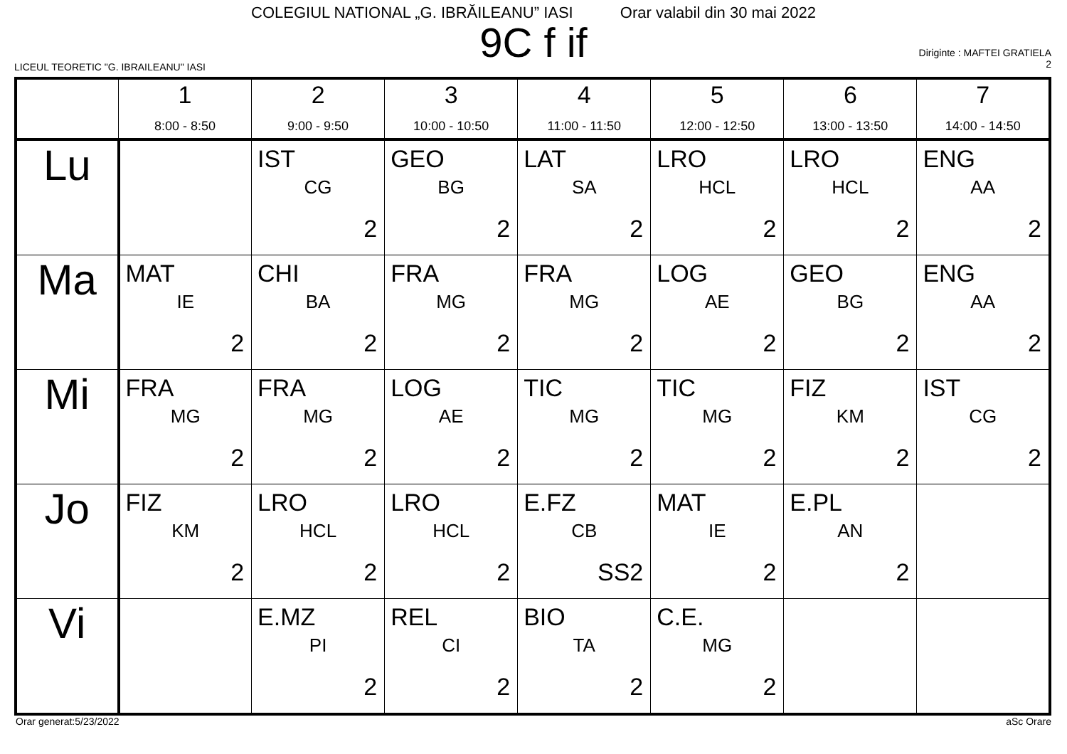COLEGIUL NATIONAL „G. IBRĂILEANU” IASI Orar valabil din 30 mai 2022
9C f if
LICEUL TEORETIC "G. IBRAILEANU" IASI
Diriginte : MAFTEI GRATIELA
2
| | 1 8:00 - 8:50 | 2 9:00 - 9:50 | 3 10:00 - 10:50 | 4 11:00 - 11:50 | 5 12:00 - 12:50 | 6 13:00 - 13:50 | 7 14:00 - 14:50 |
| --- | --- | --- | --- | --- | --- | --- | --- |
| Lu | | IST CG 2 | GEO BG 2 | LAT SA 2 | LRO HCL 2 | LRO HCL 2 | ENG AA 2 |
| Ma | MAT IE 2 | CHI BA 2 | FRA MG 2 | FRA MG 2 | LOG AE 2 | GEO BG 2 | ENG AA 2 |
| Mi | FRA MG 2 | FRA MG 2 | LOG AE 2 | TIC MG 2 | TIC MG 2 | FIZ KM 2 | IST CG 2 |
| Jo | FIZ KM 2 | LRO HCL 2 | LRO HCL 2 | E.FZ CB SS2 | MAT IE 2 | E.PL AN 2 | |
| Vi | | E.MZ PI 2 | REL CI 2 | BIO TA 2 | C.E. MG 2 | | |
Orar generat:5/23/2022 aSc Orare